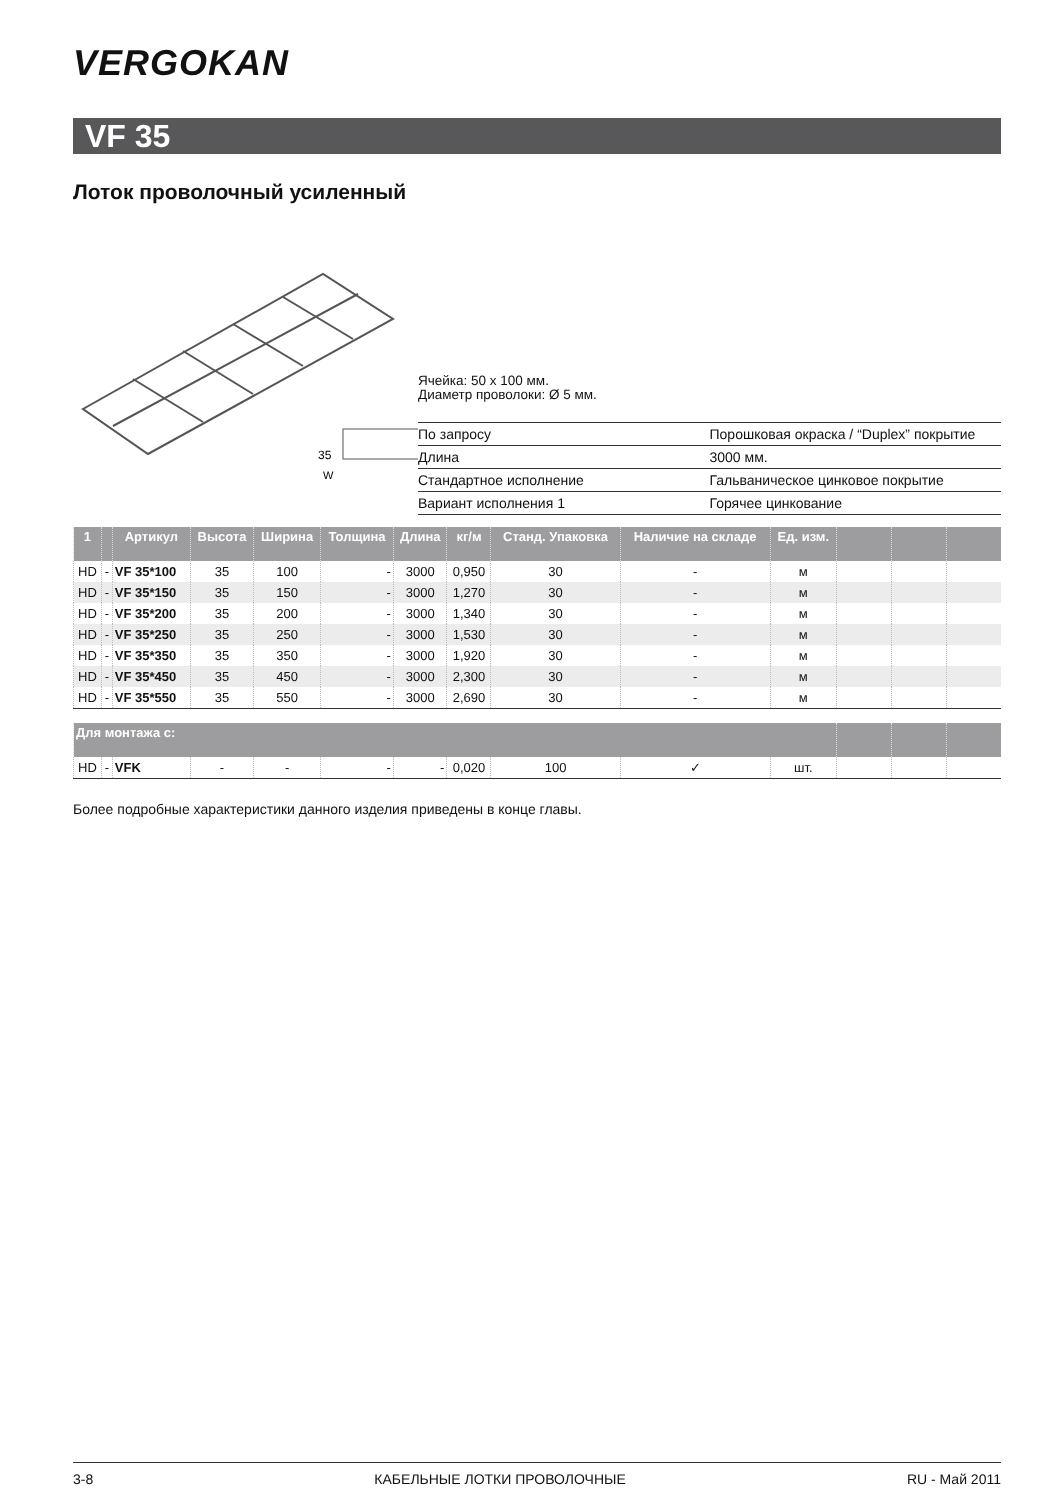VERGOKAN
VF 35
Лоток проволочный усиленный
35
W
Ячейка: 50 x 100 мм.
Диаметр проволоки: Ø 5 мм.
| По запросу | Порошковая окраска / “Duplex” покрытие |
| Длина | 3000 мм. |
| Стандартное исполнение | Гальваническое цинковое покрытие |
| Вариант исполнения 1 | Горячее цинкование |
| 1 | | Артикул | Высота | Ширина | Толщина | Длина | кг/м | Станд. Упаковка | Наличие на складе | Ед. изм. | | | |
| --- | --- | --- | --- | --- | --- | --- | --- | --- | --- | --- | --- | --- | --- |
| HD | - | VF 35*100 | 35 | 100 | - | 3000 | 0,950 | 30 | - | м | | | |
| HD | - | VF 35*150 | 35 | 150 | - | 3000 | 1,270 | 30 | - | м | | | |
| HD | - | VF 35*200 | 35 | 200 | - | 3000 | 1,340 | 30 | - | м | | | |
| HD | - | VF 35*250 | 35 | 250 | - | 3000 | 1,530 | 30 | - | м | | | |
| HD | - | VF 35*350 | 35 | 350 | - | 3000 | 1,920 | 30 | - | м | | | |
| HD | - | VF 35*450 | 35 | 450 | - | 3000 | 2,300 | 30 | - | м | | | |
| HD | - | VF 35*550 | 35 | 550 | - | 3000 | 2,690 | 30 | - | м | | | |
| Для монтажа с: | | | | | | | | | | | | | |
| HD | - | VFK | - | - | - | - | 0,020 | 100 | ✓ | шт. | | | |
Более подробные характеристики данного изделия приведены в конце главы.
3-8 КАБЕЛЬНЫЕ ЛОТКИ ПРОВОЛОЧНЫЕ RU - Май 2011